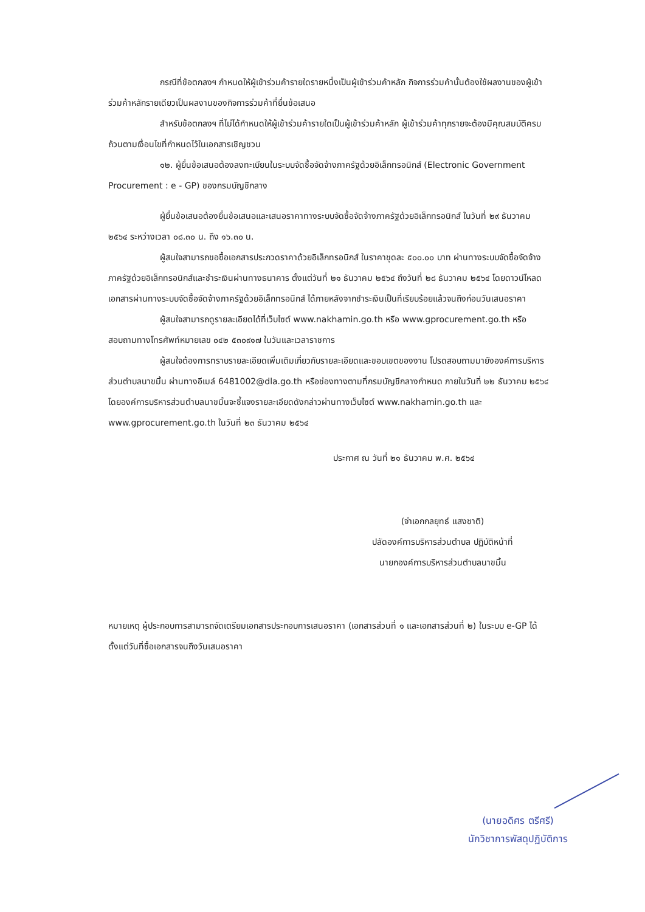กรณีที่ข้อตกลงฯ กำหนดให้ผู้เข้าร่วมค้ารายใดรายหนึ่งเป็นผู้เข้าร่วมค้าหลัก กิจการร่วมค้านั้นต้องใช้ผลงานของผู้เข้าร่วมค้าหลักรายเดียวเป็นผลงานของกิจการร่วมค้าที่ยื่นข้อเสนอ
สำหรับข้อตกลงฯ ที่ไม่ได้กำหนดให้ผู้เข้าร่วมค้ารายใดเป็นผู้เข้าร่วมค้าหลัก ผู้เข้าร่วมค้าทุกรายจะต้องมีคุณสมบัติครบถ้วนตามเงื่อนไขที่กำหนดไว้ในเอกสารเชิญชวน
๑๒. ผู้ยื่นข้อเสนอต้องลงทะเบียนในระบบจัดซื้อจัดจ้างภาครัฐด้วยอิเล็กทรอนิกส์ (Electronic Government Procurement : e - GP) ของกรมบัญชีกลาง
ผู้ยื่นข้อเสนอต้องยื่นข้อเสนอและเสนอราคาทางระบบจัดซื้อจัดจ้างภาครัฐด้วยอิเล็กทรอนิกส์ ในวันที่ ๒๙ ธันวาคม ๒๕๖๔ ระหว่างเวลา ๐๘.๓๐ น. ถึง ๑๖.๓๐ น.
ผู้สนใจสามารถขอซื้อเอกสารประกวดราคาด้วยอิเล็กทรอนิกส์ ในราคาชุดละ ๕๐๐.๐๐ บาท ผ่านทางระบบจัดซื้อจัดจ้างภาครัฐด้วยอิเล็กทรอนิกส์และชำระเงินผ่านทางธนาคาร ตั้งแต่วันที่ ๒๑ ธันวาคม ๒๕๖๔ ถึงวันที่ ๒๘ ธันวาคม ๒๕๖๔ โดยดาวน์โหลดเอกสารผ่านทางระบบจัดซื้อจัดจ้างภาครัฐด้วยอิเล็กทรอนิกส์ ได้ภายหลังจากชำระเงินเป็นที่เรียบร้อยแล้วจนถึงก่อนวันเสนอราคา
ผู้สนใจสามารถดูรายละเอียดได้ที่เว็บไซต์ www.nakhamin.go.th หรือ www.gprocurement.go.th หรือสอบถามทางโทรศัพท์หมายเลข ๐๔๒ ๕๓๐๙๑๗ ในวันและเวลาราชการ
ผู้สนใจต้องการทราบรายละเอียดเพิ่มเติมเกี่ยวกับรายละเอียดและขอบเขตของงาน โปรดสอบถามมายังองค์การบริหารส่วนตำบลนาขมิ้น ผ่านทางอีเมล์ 6481002@dla.go.th หรือช่องทางตามที่กรมบัญชีกลางกำหนด ภายในวันที่ ๒๒ ธันวาคม ๒๕๖๔ โดยองค์การบริหารส่วนตำบลนาขมิ้นจะชี้แจงรายละเอียดดังกล่าวผ่านทางเว็บไซต์ www.nakhamin.go.th และ www.gprocurement.go.th ในวันที่ ๒๓ ธันวาคม ๒๕๖๔
ประกาศ ณ วันที่ ๒๑ ธันวาคม พ.ศ. ๒๕๖๔
(จ่าเอกกลยุทธ์ แสงชาติ)
ปลัดองค์การบริหารส่วนตำบล ปฏิบัติหน้าที่
นายกองค์การบริหารส่วนตำบลนาขมิ้น
หมายเหตุ ผู้ประกอบการสามารถจัดเตรียมเอกสารประกอบการเสนอราคา (เอกสารส่วนที่ ๑ และเอกสารส่วนที่ ๒) ในระบบ e-GP ได้ตั้งแต่วันที่ซื้อเอกสารจนถึงวันเสนอราคา
(นายอดิศร ตรีศรี)
นักวิชาการพัสดุปฏิบัติการ